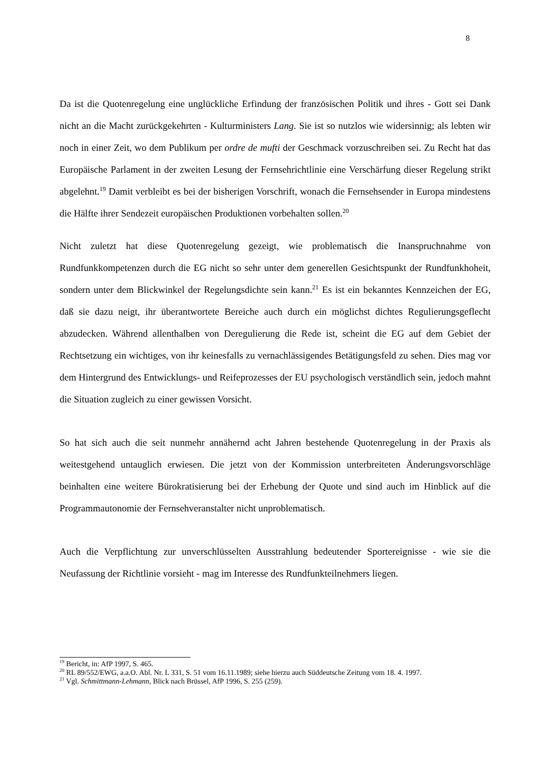8
Da ist die Quotenregelung eine unglückliche Erfindung der französischen Politik und ihres - Gott sei Dank nicht an die Macht zurückgekehrten - Kulturministers Lang. Sie ist so nutzlos wie widersinnig; als lebten wir noch in einer Zeit, wo dem Publikum per ordre de mufti der Geschmack vorzuschreiben sei. Zu Recht hat das Europäische Parlament in der zweiten Lesung der Fernsehrichtlinie eine Verschärfung dieser Regelung strikt abgelehnt.<sup>19</sup> Damit verbleibt es bei der bisherigen Vorschrift, wonach die Fernsehsender in Europa mindestens die Hälfte ihrer Sendezeit europäischen Produktionen vorbehalten sollen.<sup>20</sup>
Nicht zuletzt hat diese Quotenregelung gezeigt, wie problematisch die Inanspruchnahme von Rundfunkkompetenzen durch die EG nicht so sehr unter dem generellen Gesichtspunkt der Rundfunkhoheit, sondern unter dem Blickwinkel der Regelungsdichte sein kann.<sup>21</sup> Es ist ein bekanntes Kennzeichen der EG, daß sie dazu neigt, ihr überantwortete Bereiche auch durch ein möglichst dichtes Regulierungsgeflecht abzudecken. Während allenthalben von Deregulierung die Rede ist, scheint die EG auf dem Gebiet der Rechtsetzung ein wichtiges, von ihr keinesfalls zu vernachlässigendes Betätigungsfeld zu sehen. Dies mag vor dem Hintergrund des Entwicklungs- und Reifeprozesses der EU psychologisch verständlich sein, jedoch mahnt die Situation zugleich zu einer gewissen Vorsicht.
So hat sich auch die seit nunmehr annähernd acht Jahren bestehende Quotenregelung in der Praxis als weitestgehend untauglich erwiesen. Die jetzt von der Kommission unterbreiteten Änderungsvorschläge beinhalten eine weitere Bürokratisierung bei der Erhebung der Quote und sind auch im Hinblick auf die Programmautonomie der Fernsehveranstalter nicht unproblematisch.
Auch die Verpflichtung zur unverschlüsselten Ausstrahlung bedeutender Sportereignisse - wie sie die Neufassung der Richtlinie vorsieht - mag im Interesse des Rundfunkteilnehmers liegen.
<sup>19</sup> Bericht, in: AfP 1997, S. 465.
<sup>20</sup> RL 89/552/EWG, a.a.O. Abl. Nr. L 331, S. 51 vom 16.11.1989; siehe hierzu auch Süddeutsche Zeitung vom 18. 4. 1997.
<sup>21</sup> Vgl. Schmittmann-Lehmann, Blick nach Brüssel, AfP 1996, S. 255 (259).